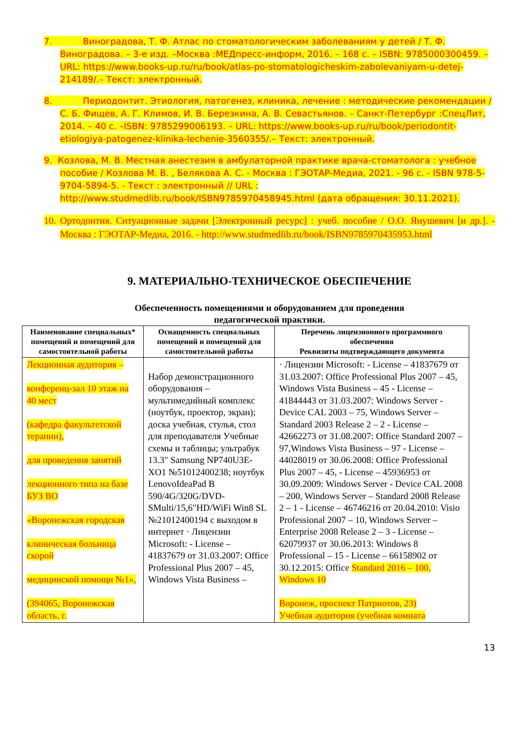7. Виноградова, Т. Ф. Атлас по стоматологическим заболеваниям у детей / Т. Ф. Виноградова. – 3-е изд. –Москва :МЕДпресс-информ, 2016. – 168 с. – ISBN: 9785000300459. – URL: https://www.books-up.ru/ru/book/atlas-po-stomatologicheskim-zabolevaniyam-u-detej-214189/.– Текст: электронный.
8. Периодонтит. Этиология, патогенез, клиника, лечение : методические рекомендации / С. Б. Фищев, А. Г. Климов, И. В. Березкина, А. В. Севастьянов. – Санкт-Петербург :СпецЛит, 2014. – 40 с. –ISBN: 9785299006193. – URL: https://www.books-up.ru/ru/book/periodontit-etiologiya-patogenez-klinika-lechenie-3560355/.– Текст: электронный.
9. Козлова, М. В. Местная анестезия в амбулаторной практике врача-стоматолога : учебное пособие / Козлова М. В. , Белякова А. С. - Москва : ГЭОТАР-Медиа, 2021. - 96 с. - ISBN 978-5-9704-5894-5. - Текст : электронный // URL : http://www.studmedlib.ru/book/ISBN9785970458945.html (дата обращения: 30.11.2021).
10. Ортодонтия. Ситуационные задачи [Электронный ресурс] : учеб. пособие / О.О. Янушевич [и др.]. - Москва : ГЭОТАР-Медиа, 2016. - http://www.studmedlib.ru/book/ISBN9785970435953.html
9. МАТЕРИАЛЬНО-ТЕХНИЧЕСКОЕ ОБЕСПЕЧЕНИЕ
Обеспеченность помещениями и оборудованием для проведения
педагогической практики.
| Наименование специальных* помещений и помещений для самостоятельной работы | Оснащенность специальных помещений и помещений для самостоятельной работы | Перечень лицензионного программного обеспечения Реквизиты подтверждающего документа |
| --- | --- | --- |
| Лекционная аудитория – конференц-зал 10 этаж на 40 мест (кафедра факультетской терапии), для проведения занятий лекционного типа на базе БУЗ ВО «Воронежская городская клиническая больница скорой медицинской помощи №1», (394065, Воронежская область, г. | Набор демонстрационного оборудования – мультимедийный комплекс (ноутбук, проектор, экран); доска учебная, стулья, стол для преподавателя Учебные схемы и таблицы; ультрабук 13.3" Samsung NP740U3E-XO1 №51012400238; ноутбук LenovoIdeaPad B 590/4G/320G/DVD-SMulti/15,6"HD/WiFi Win8 SL №21012400194 с выходом в интернет · Лицензии Microsoft: - License – 41837679 от 31.03.2007: Office Professional Plus 2007 – 45, Windows Vista Business – | · Лицензии Microsoft: - License – 41837679 от 31.03.2007: Office Professional Plus 2007 – 45, Windows Vista Business – 45 - License – 41844443 от 31.03.2007: Windows Server - Device CAL 2003 – 75, Windows Server – Standard 2003 Release 2 – 2 - License – 42662273 от 31.08.2007: Office Standard 2007 – 97,Windows Vista Business – 97 - License – 44028019 от 30.06.2008: Office Professional Plus 2007 – 45, - License – 45936953 от 30.09.2009: Windows Server - Device CAL 2008 – 200, Windows Server – Standard 2008 Release 2 – 1 - License – 46746216 от 20.04.2010: Visio Professional 2007 – 10, Windows Server – Enterprise 2008 Release 2 – 3 - License – 62079937 от 30.06.2013: Windows 8 Professional – 15 - License – 66158902 от 30.12.2015: Office Standard 2016 – 100, Windows 10 Воронеж, проспект Патриотов, 23) Учебная аудитория (учебная комната |
13